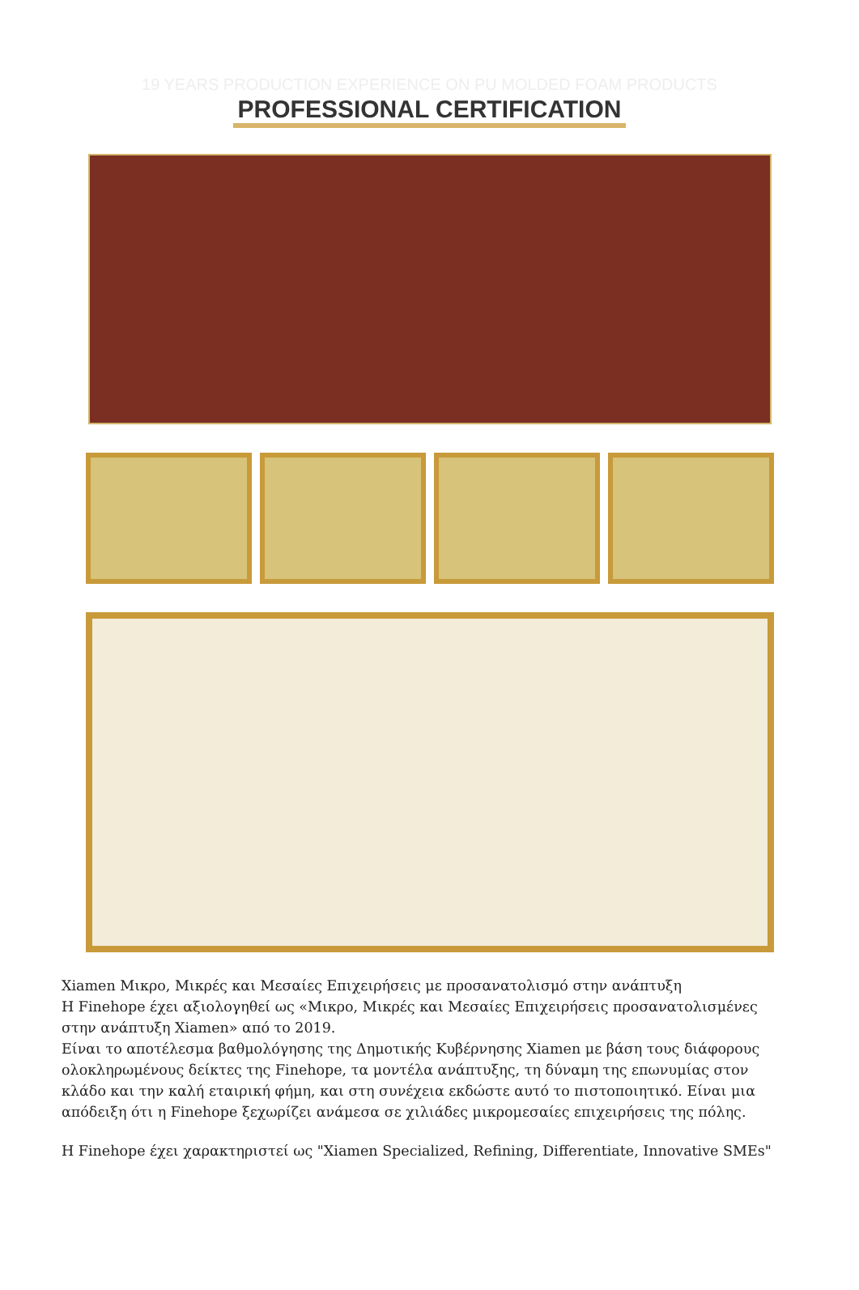19 YEARS PRODUCTION EXPERIENCE ON PU MOLDED FOAM PRODUCTS
PROFESSIONAL CERTIFICATION
Xiamen Μικρο, Μικρές και Μεσαίες Επιχειρήσεις με προσανατολισμό στην ανάπτυξη
Η Finehope έχει αξιολογηθεί ως «Μικρο, Μικρές και Μεσαίες Επιχειρήσεις προσανατολισμένες στην ανάπτυξη Xiamen» από το 2019.
Είναι το αποτέλεσμα βαθμολόγησης της Δημοτικής Κυβέρνησης Xiamen με βάση τους διάφορους ολοκληρωμένους δείκτες της Finehope, τα μοντέλα ανάπτυξης, τη δύναμη της επωνυμίας στον κλάδο και την καλή εταιρική φήμη, και στη συνέχεια εκδώστε αυτό το πιστοποιητικό. Είναι μια απόδειξη ότι η Finehope ξεχωρίζει ανάμεσα σε χιλιάδες μικρομεσαίες επιχειρήσεις της πόλης.
Η Finehope έχει χαρακτηριστεί ως "Xiamen Specialized, Refining, Differentiate, Innovative SMEs"